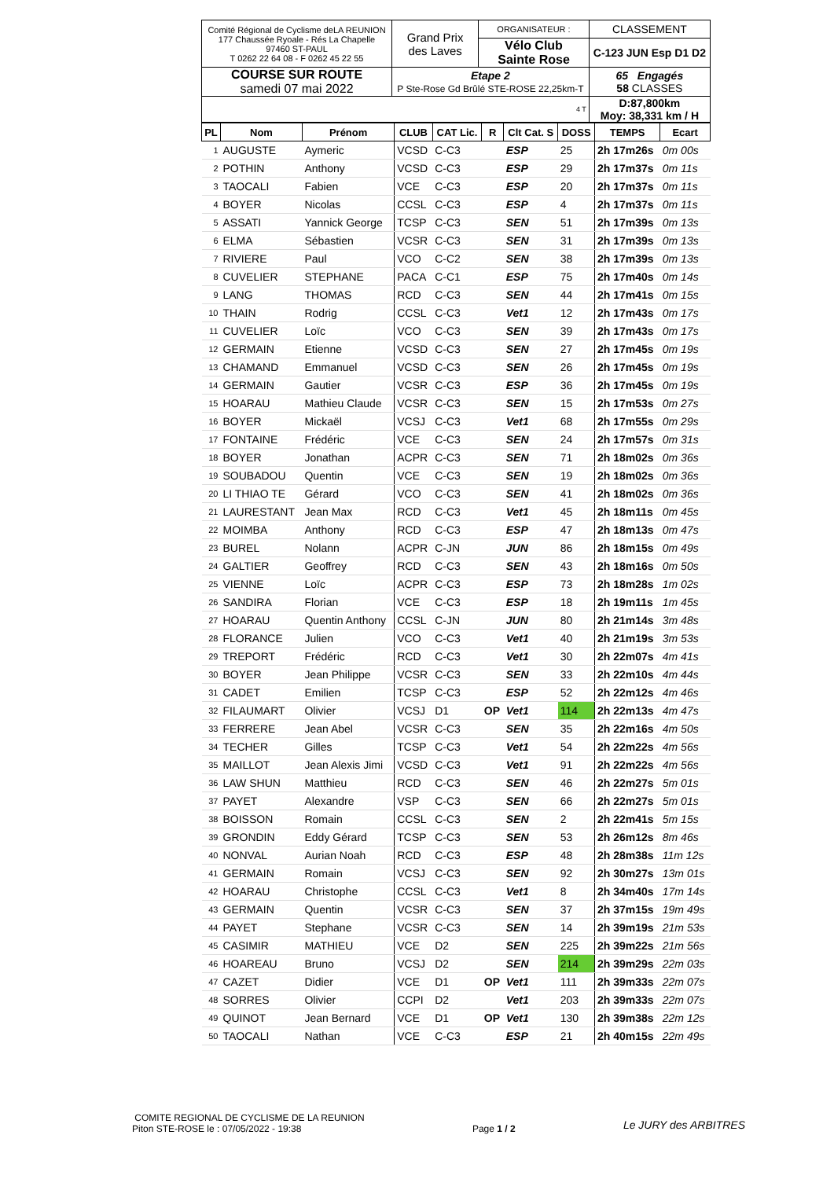| Comité Régional de Cyclisme deLA REUNION 177 Chaussée Ryoale - Rés La Chapelle 97460 ST-PAUL T 0262 22 64 08 - F 0262 45 22 55 | Grand Prix des Laves | ORGANISATEUR : | CLASSEMENT |
| | | Vélo Club Sainte Rose | C-123 JUN Esp D1 D2 |
| COURSE SUR ROUTE samedi 07 mai 2022 | Etape 2 P Ste-Rose Gd Brûlé STE-ROSE 22,25km-T | | 65 Engagés 58 CLASSES |
| 4 T | | | D:87,800km Moy: 38,331 km / H |
| PL | Nom | Prénom | CLUB | CAT Lic. | R | Clt Cat. S | DOSS | TEMPS | Ecart |
| --- | --- | --- | --- | --- | --- | --- | --- | --- | --- |
| 1 | AUGUSTE | Aymeric | VCSD | C-C3 | | ESP | 25 | 2h 17m26s | 0m 00s |
| 2 | POTHIN | Anthony | VCSD | C-C3 | | ESP | 29 | 2h 17m37s | 0m 11s |
| 3 | TAOCALI | Fabien | VCE | C-C3 | | ESP | 20 | 2h 17m37s | 0m 11s |
| 4 | BOYER | Nicolas | CCSL | C-C3 | | ESP | 4 | 2h 17m37s | 0m 11s |
| 5 | ASSATI | Yannick George | TCSP | C-C3 | | SEN | 51 | 2h 17m39s | 0m 13s |
| 6 | ELMA | Sébastien | VCSR | C-C3 | | SEN | 31 | 2h 17m39s | 0m 13s |
| 7 | RIVIERE | Paul | VCO | C-C2 | | SEN | 38 | 2h 17m39s | 0m 13s |
| 8 | CUVELIER | STEPHANE | PACA | C-C1 | | ESP | 75 | 2h 17m40s | 0m 14s |
| 9 | LANG | THOMAS | RCD | C-C3 | | SEN | 44 | 2h 17m41s | 0m 15s |
| 10 | THAIN | Rodrig | CCSL | C-C3 | | Vet1 | 12 | 2h 17m43s | 0m 17s |
| 11 | CUVELIER | Loïc | VCO | C-C3 | | SEN | 39 | 2h 17m43s | 0m 17s |
| 12 | GERMAIN | Etienne | VCSD | C-C3 | | SEN | 27 | 2h 17m45s | 0m 19s |
| 13 | CHAMAND | Emmanuel | VCSD | C-C3 | | SEN | 26 | 2h 17m45s | 0m 19s |
| 14 | GERMAIN | Gautier | VCSR | C-C3 | | ESP | 36 | 2h 17m45s | 0m 19s |
| 15 | HOARAU | Mathieu Claude | VCSR | C-C3 | | SEN | 15 | 2h 17m53s | 0m 27s |
| 16 | BOYER | Mickaël | VCSJ | C-C3 | | Vet1 | 68 | 2h 17m55s | 0m 29s |
| 17 | FONTAINE | Frédéric | VCE | C-C3 | | SEN | 24 | 2h 17m57s | 0m 31s |
| 18 | BOYER | Jonathan | ACPR | C-C3 | | SEN | 71 | 2h 18m02s | 0m 36s |
| 19 | SOUBADOU | Quentin | VCE | C-C3 | | SEN | 19 | 2h 18m02s | 0m 36s |
| 20 | LI THIAO TE | Gérard | VCO | C-C3 | | SEN | 41 | 2h 18m02s | 0m 36s |
| 21 | LAURESTANT | Jean Max | RCD | C-C3 | | Vet1 | 45 | 2h 18m11s | 0m 45s |
| 22 | MOIMBA | Anthony | RCD | C-C3 | | ESP | 47 | 2h 18m13s | 0m 47s |
| 23 | BUREL | Nolann | ACPR | C-JN | | JUN | 86 | 2h 18m15s | 0m 49s |
| 24 | GALTIER | Geoffrey | RCD | C-C3 | | SEN | 43 | 2h 18m16s | 0m 50s |
| 25 | VIENNE | Loïc | ACPR | C-C3 | | ESP | 73 | 2h 18m28s | 1m 02s |
| 26 | SANDIRA | Florian | VCE | C-C3 | | ESP | 18 | 2h 19m11s | 1m 45s |
| 27 | HOARAU | Quentin Anthony | CCSL | C-JN | | JUN | 80 | 2h 21m14s | 3m 48s |
| 28 | FLORANCE | Julien | VCO | C-C3 | | Vet1 | 40 | 2h 21m19s | 3m 53s |
| 29 | TREPORT | Frédéric | RCD | C-C3 | | Vet1 | 30 | 2h 22m07s | 4m 41s |
| 30 | BOYER | Jean Philippe | VCSR | C-C3 | | SEN | 33 | 2h 22m10s | 4m 44s |
| 31 | CADET | Emilien | TCSP | C-C3 | | ESP | 52 | 2h 22m12s | 4m 46s |
| 32 | FILAUMART | Olivier | VCSJ | D1 | OP | Vet1 | 114 | 2h 22m13s | 4m 47s |
| 33 | FERRERE | Jean Abel | VCSR | C-C3 | | SEN | 35 | 2h 22m16s | 4m 50s |
| 34 | TECHER | Gilles | TCSP | C-C3 | | Vet1 | 54 | 2h 22m22s | 4m 56s |
| 35 | MAILLOT | Jean Alexis Jimi | VCSD | C-C3 | | Vet1 | 91 | 2h 22m22s | 4m 56s |
| 36 | LAW SHUN | Matthieu | RCD | C-C3 | | SEN | 46 | 2h 22m27s | 5m 01s |
| 37 | PAYET | Alexandre | VSP | C-C3 | | SEN | 66 | 2h 22m27s | 5m 01s |
| 38 | BOISSON | Romain | CCSL | C-C3 | | SEN | 2 | 2h 22m41s | 5m 15s |
| 39 | GRONDIN | Eddy Gérard | TCSP | C-C3 | | SEN | 53 | 2h 26m12s | 8m 46s |
| 40 | NONVAL | Aurian Noah | RCD | C-C3 | | ESP | 48 | 2h 28m38s | 11m 12s |
| 41 | GERMAIN | Romain | VCSJ | C-C3 | | SEN | 92 | 2h 30m27s | 13m 01s |
| 42 | HOARAU | Christophe | CCSL | C-C3 | | Vet1 | 8 | 2h 34m40s | 17m 14s |
| 43 | GERMAIN | Quentin | VCSR | C-C3 | | SEN | 37 | 2h 37m15s | 19m 49s |
| 44 | PAYET | Stephane | VCSR | C-C3 | | SEN | 14 | 2h 39m19s | 21m 53s |
| 45 | CASIMIR | MATHIEU | VCE | D2 | | SEN | 225 | 2h 39m22s | 21m 56s |
| 46 | HOAREAU | Bruno | VCSJ | D2 | | SEN | 214 | 2h 39m29s | 22m 03s |
| 47 | CAZET | Didier | VCE | D1 | OP | Vet1 | 111 | 2h 39m33s | 22m 07s |
| 48 | SORRES | Olivier | CCPI | D2 | | Vet1 | 203 | 2h 39m33s | 22m 07s |
| 49 | QUINOT | Jean Bernard | VCE | D1 | OP | Vet1 | 130 | 2h 39m38s | 22m 12s |
| 50 | TAOCALI | Nathan | VCE | C-C3 | | ESP | 21 | 2h 40m15s | 22m 49s |
COMITE REGIONAL DE CYCLISME DE LA REUNION
Piton STE-ROSE le : 07/05/2022 - 19:38
Page 1 / 2
Le JURY des ARBITRES